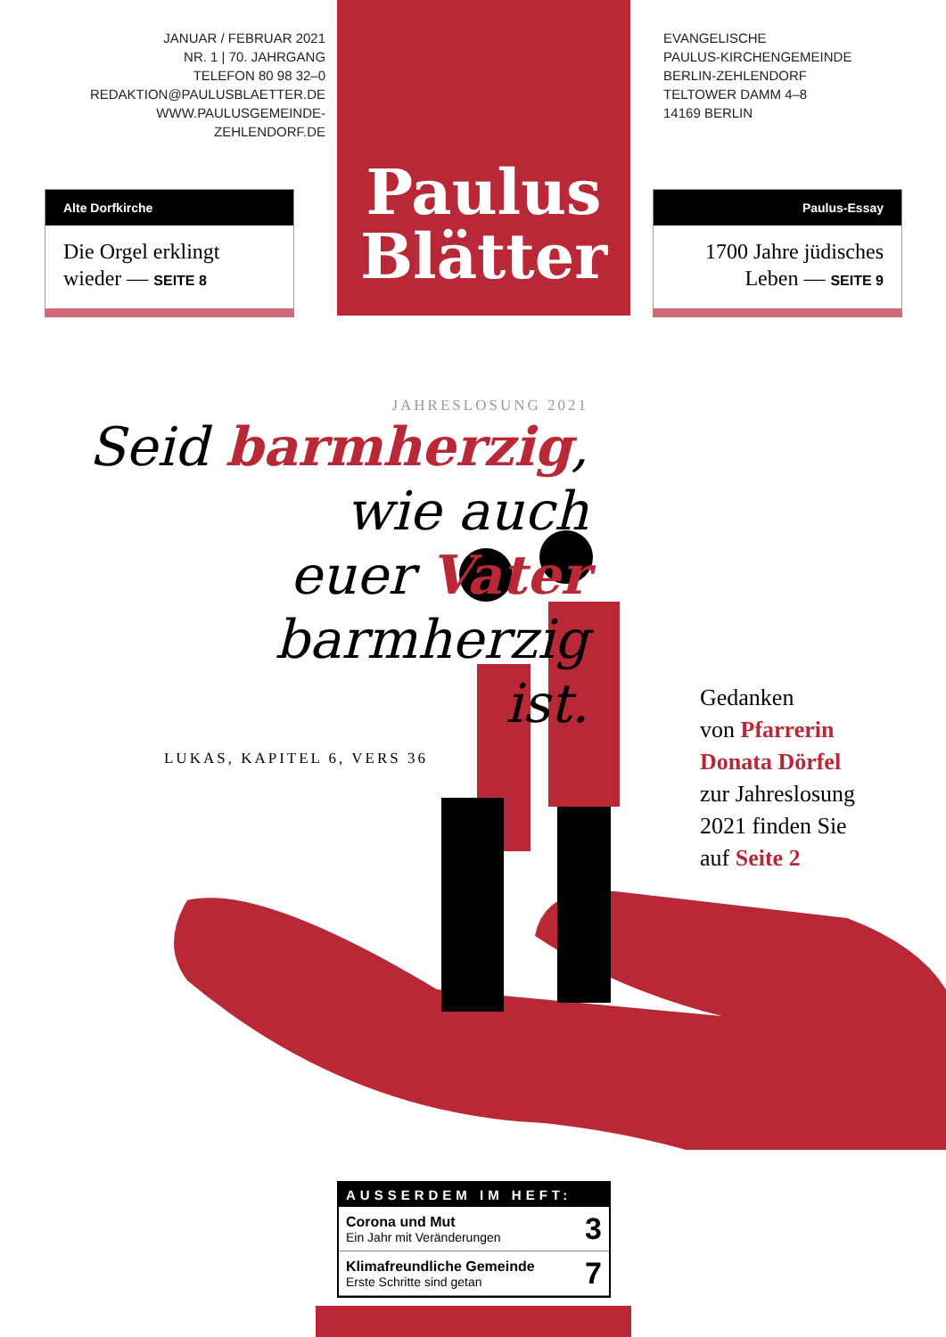JANUAR / FEBRUAR 2021
NR. 1 | 70. JAHRGANG
TELEFON 80 98 32–0
REDAKTION@PAULUSBLAETTER.DE
WWW.PAULUSGEMEINDE-
ZEHLENDORF.DE
Paulus
Blätter
EVANGELISCHE
PAULUS-KIRCHENGEMEINDE
BERLIN-ZEHLENDORF
TELTOWER DAMM 4–8
14169 BERLIN
Alte Dorfkirche
Die Orgel erklingt wieder — SEITE 8
Paulus-Essay
1700 Jahre jüdisches Leben — SEITE 9
JAHRESLOSUNG 2021
Seid barmherzig,
wie auch
euer Vater
barmherzig
ist.
LUKAS, KAPITEL 6, VERS 36
Gedanken
von Pfarrerin
Donata Dörfel
zur Jahreslosung
2021 finden Sie
auf Seite 2
| AUSSERDEM IM HEFT: | |
| --- | --- |
| Corona und Mut Ein Jahr mit Veränderungen | 3 |
| Klimafreundliche Gemeinde Erste Schritte sind getan | 7 |